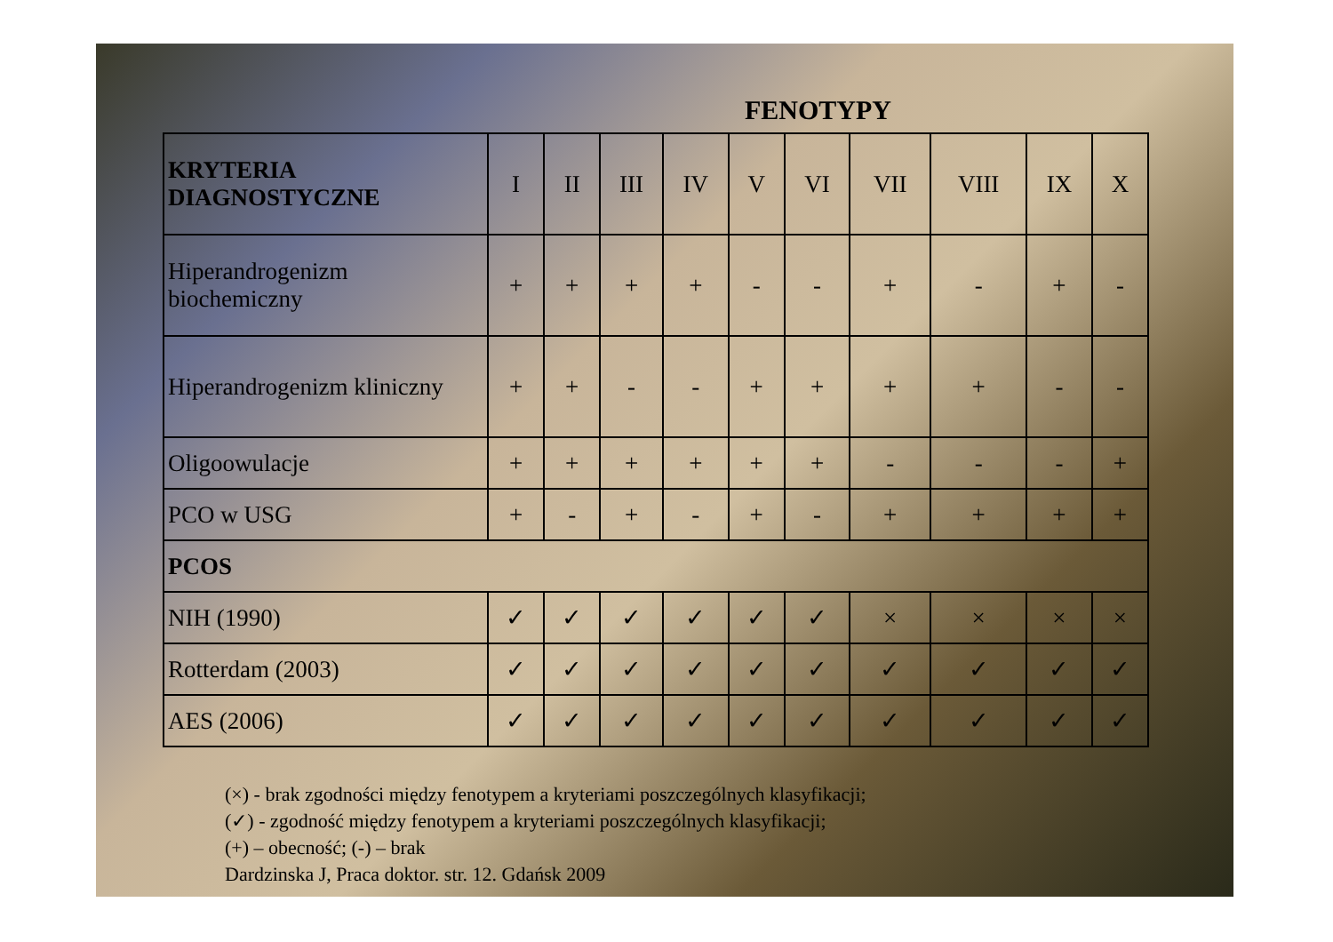FENOTYPY
| KRYTERIA DIAGNOSTYCZNE | I | II | III | IV | V | VI | VII | VIII | IX | X |
| --- | --- | --- | --- | --- | --- | --- | --- | --- | --- | --- |
| Hiperandrogenizm biochemiczny | + | + | + | + | - | - | + | - | + | - |
| Hiperandrogenizm kliniczny | + | + | - | - | + | + | + | + | - | - |
| Oligoowulacje | + | + | + | + | + | + | - | - | - | + |
| PCO w USG | + | - | + | - | + | - | + | + | + | + |
| PCOS | | | | | | | | | | |
| NIH (1990) | ✓ | ✓ | ✓ | ✓ | ✓ | ✓ | × | × | × | × |
| Rotterdam (2003) | ✓ | ✓ | ✓ | ✓ | ✓ | ✓ | ✓ | ✓ | ✓ | ✓ |
| AES (2006) | ✓ | ✓ | ✓ | ✓ | ✓ | ✓ | ✓ | ✓ | ✓ | ✓ |
(×) - brak zgodności między fenotypem a kryteriami poszczególnych klasyfikacji;
(✓) - zgodność między fenotypem a kryteriami poszczególnych klasyfikacji;
(+) – obecność; (-) – brak
Dardzinska J, Praca doktor. str. 12. Gdańsk 2009